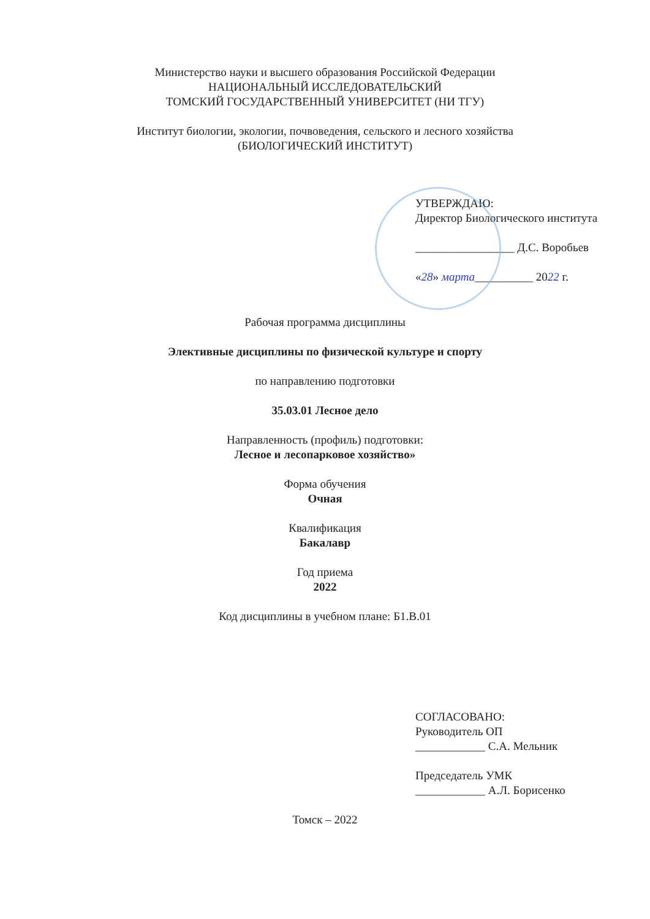Министерство науки и высшего образования Российской Федерации
НАЦИОНАЛЬНЫЙ ИССЛЕДОВАТЕЛЬСКИЙ
ТОМСКИЙ ГОСУДАРСТВЕННЫЙ УНИВЕРСИТЕТ (НИ ТГУ)
Институт биологии, экологии, почвоведения, сельского и лесного хозяйства
(БИОЛОГИЧЕСКИЙ ИНСТИТУТ)
УТВЕРЖДАЮ:
Директор Биологического института
_________________ Д.С. Воробьев
«28» марта__________ 2022 г.
Рабочая программа дисциплины
Элективные дисциплины по физической культуре и спорту
по направлению подготовки
35.03.01 Лесное дело
Направленность (профиль) подготовки:
Лесное и лесопарковое хозяйство»
Форма обучения
Очная
Квалификация
Бакалавр
Год приема
2022
Код дисциплины в учебном плане: Б1.В.01
СОГЛАСОВАНО:
Руководитель ОП
____________ С.А. Мельник
Председатель УМК
____________ А.Л. Борисенко
Томск – 2022